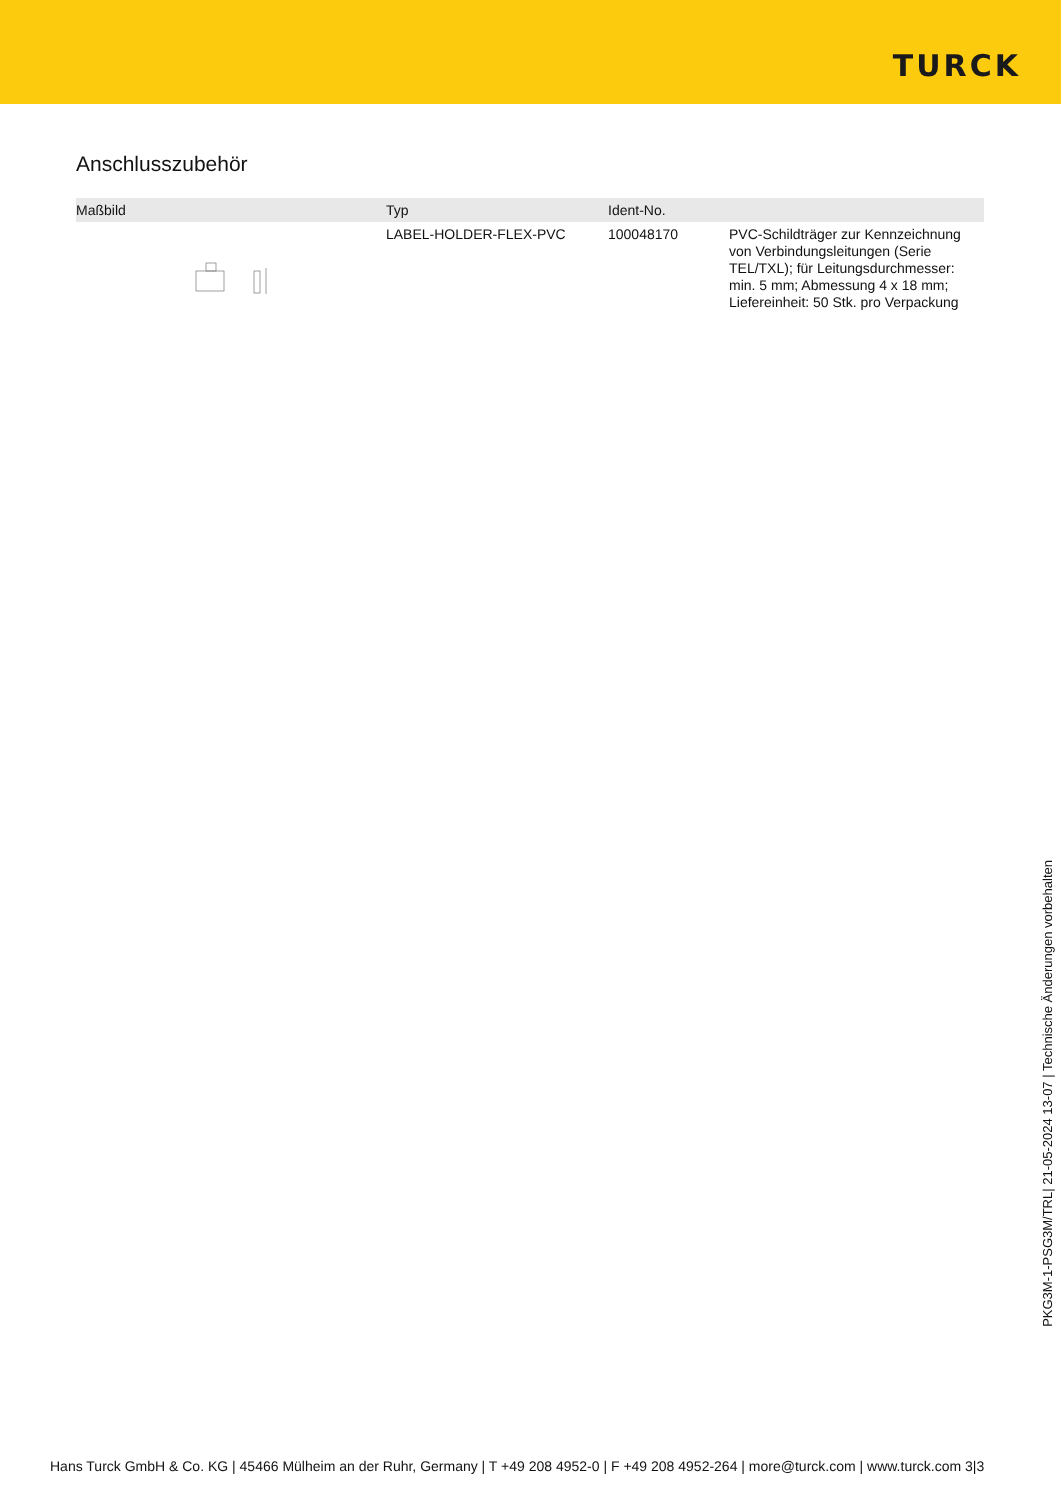TURCK
Anschlusszubehör
| Maßbild | Typ | Ident-No. | |
| --- | --- | --- | --- |
| | LABEL-HOLDER-FLEX-PVC | 100048170 | PVC-Schildträger zur Kennzeichnung von Verbindungsleitungen (Serie TEL/TXL); für Leitungsdurchmesser: min. 5 mm; Abmessung 4 x 18 mm; Liefereinheit: 50 Stk. pro Verpackung |
PKG3M-1-PSG3M/TRL| 21-05-2024 13-07 | Technische Änderungen vorbehalten
Hans Turck GmbH & Co. KG | 45466 Mülheim an der Ruhr, Germany | T +49 208 4952-0 | F +49 208 4952-264 | more@turck.com | www.turck.com 3|3